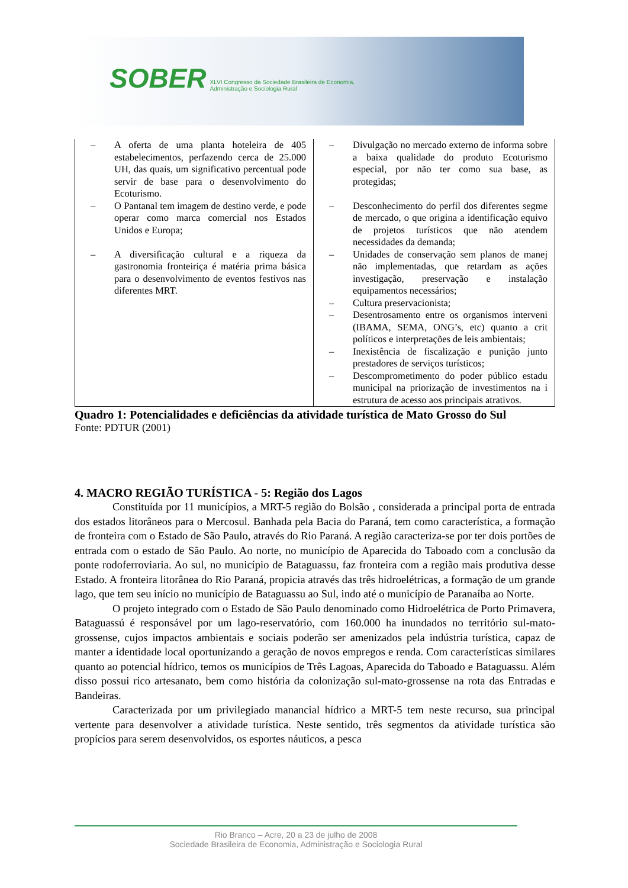SOBER XLVI Congresso da Sociedade Brasileira de Economia,
Administração e Sociologia Rural
| – A oferta de uma planta hoteleira de 405 estabelecimentos, perfazendo cerca de 25.000 UH, das quais, um significativo percentual pode servir de base para o desenvolvimento do Ecoturismo. – O Pantanal tem imagem de destino verde, e pode operar como marca comercial nos Estados Unidos e Europa; – A diversificação cultural e a riqueza da gastronomia fronteiriça é matéria prima básica para o desenvolvimento de eventos festivos nas diferentes MRT. | – Divulgação no mercado externo de informa sobre a baixa qualidade do produto Ecoturismo especial, por não ter como sua base, as protegidas; – Desconhecimento do perfil dos diferentes segme de mercado, o que origina a identificação equivo de projetos turísticos que não atendem necessidades da demanda; – Unidades de conservação sem planos de manej não implementadas, que retardam as ações investigação, preservação e instalação equipamentos necessários; – Cultura preservacionista; – Desentrosamento entre os organismos interveni (IBAMA, SEMA, ONG’s, etc) quanto a crit políticos e interpretações de leis ambientais; – Inexistência de fiscalização e punição junto prestadores de serviços turísticos; – Descomprometimento do poder público estadu municipal na priorização de investimentos na i estrutura de acesso aos principais atrativos. |
Quadro 1: Potencialidades e deficiências da atividade turística de Mato Grosso do Sul
Fonte: PDTUR (2001)
4. MACRO REGIÃO TURÍSTICA - 5: Região dos Lagos
Constituída por 11 municípios, a MRT-5 região do Bolsão , considerada a principal porta de entrada dos estados litorâneos para o Mercosul. Banhada pela Bacia do Paraná, tem como característica, a formação de fronteira com o Estado de São Paulo, através do Rio Paraná. A região caracteriza-se por ter dois portões de entrada com o estado de São Paulo. Ao norte, no município de Aparecida do Taboado com a conclusão da ponte rodoferroviaria. Ao sul, no município de Bataguassu, faz fronteira com a região mais produtiva desse Estado. A fronteira litorânea do Rio Paraná, propicia através das três hidroelétricas, a formação de um grande lago, que tem seu início no município de Bataguassu ao Sul, indo até o município de Paranaíba ao Norte.
O projeto integrado com o Estado de São Paulo denominado como Hidroelétrica de Porto Primavera, Bataguassú é responsável por um lago-reservatório, com 160.000 ha inundados no território sul-mato-grossense, cujos impactos ambientais e sociais poderão ser amenizados pela indústria turística, capaz de manter a identidade local oportunizando a geração de novos empregos e renda. Com características similares quanto ao potencial hídrico, temos os municípios de Três Lagoas, Aparecida do Taboado e Bataguassu. Além disso possui rico artesanato, bem como história da colonização sul-mato-grossense na rota das Entradas e Bandeiras.
Caracterizada por um privilegiado manancial hídrico a MRT-5 tem neste recurso, sua principal vertente para desenvolver a atividade turística. Neste sentido, três segmentos da atividade turística são propícios para serem desenvolvidos, os esportes náuticos, a pesca
Rio Branco – Acre, 20 a 23 de julho de 2008
Sociedade Brasileira de Economia, Administração e Sociologia Rural